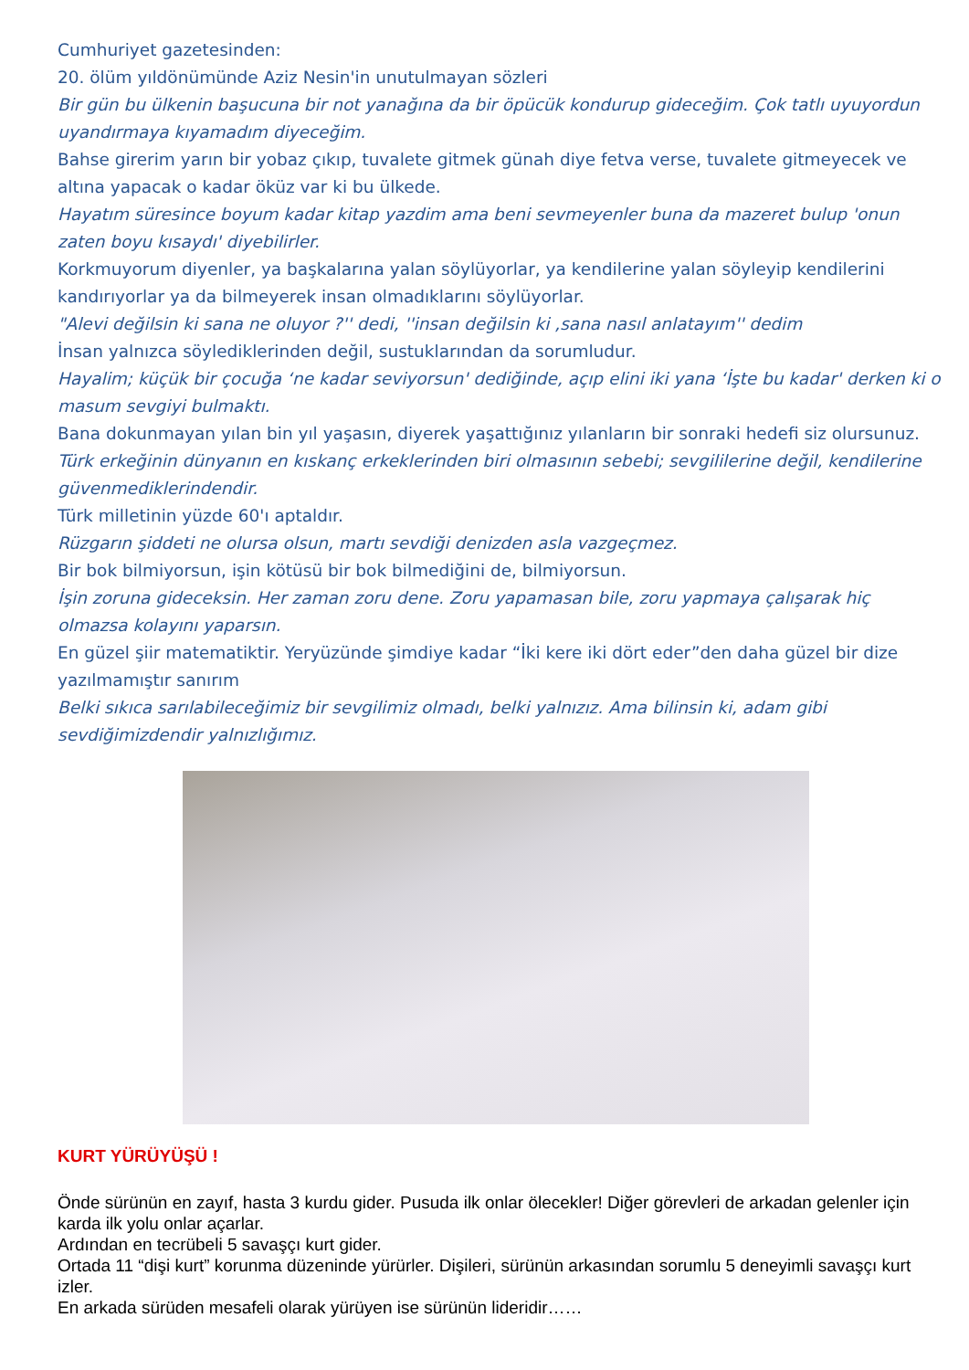Cumhuriyet gazetesinden:
20. ölüm yıldönümünde Aziz Nesin'in unutulmayan sözleri
Bir gün bu ülkenin başucuna bir not yanağına da bir öpücük kondurup gideceğim. Çok tatlı uyuyordun uyandırmaya kıyamadım diyeceğim.
Bahse girerim yarın bir yobaz çıkıp, tuvalete gitmek günah diye fetva verse, tuvalete gitmeyecek ve altına yapacak o kadar öküz var ki bu ülkede.
Hayatım süresince boyum kadar kitap yazdim ama beni sevmeyenler buna da mazeret bulup 'onun zaten boyu kısaydı' diyebilirler.
Korkmuyorum diyenler, ya başkalarına yalan söylüyorlar, ya kendilerine yalan söyleyip kendilerini kandırıyorlar ya da bilmeyerek insan olmadıklarını söylüyorlar.
"Alevi değilsin ki sana ne oluyor ?'' dedi, ''insan değilsin ki ,sana nasıl anlatayım'' dedim
İnsan yalnızca söylediklerinden değil, sustuklarından da sorumludur.
Hayalim; küçük bir çocuğa ‘ne kadar seviyorsun' dediğinde, açıp elini iki yana ‘İşte bu kadar' derken ki o masum sevgiyi bulmaktı.
Bana dokunmayan yılan bin yıl yaşasın, diyerek yaşattığınız yılanların bir sonraki hedefi siz olursunuz.
Türk erkeğinin dünyanın en kıskanç erkeklerinden biri olmasının sebebi; sevgililerine değil, kendilerine güvenmediklerindendir.
Türk milletinin yüzde 60'ı aptaldır.
Rüzgarın şiddeti ne olursa olsun, martı sevdiği denizden asla vazgeçmez.
Bir bok bilmiyorsun, işin kötüsü bir bok bilmediğini de, bilmiyorsun.
İşin zoruna gideceksin. Her zaman zoru dene. Zoru yapamasan bile, zoru yapmaya çalışarak hiç olmazsa kolayını yaparsın.
En güzel şiir matematiktir. Yeryüzünde şimdiye kadar “İki kere iki dört eder”den daha güzel bir dize yazılmamıştır sanırım
Belki sıkıca sarılabileceğimiz bir sevgilimiz olmadı, belki yalnızız. Ama bilinsin ki, adam gibi sevdiğimizdendir yalnızlığımız.
KURT YÜRÜYÜŞÜ !
Önde sürünün en zayıf, hasta 3 kurdu gider. Pusuda ilk onlar ölecekler! Diğer görevleri de arkadan gelenler için karda ilk yolu onlar açarlar.
Ardından en tecrübeli 5 savaşçı kurt gider.
Ortada 11 “dişi kurt” korunma düzeninde yürürler. Dişileri, sürünün arkasından sorumlu 5 deneyimli savaşçı kurt izler.
En arkada sürüden mesafeli olarak yürüyen ise sürünün lideridir……